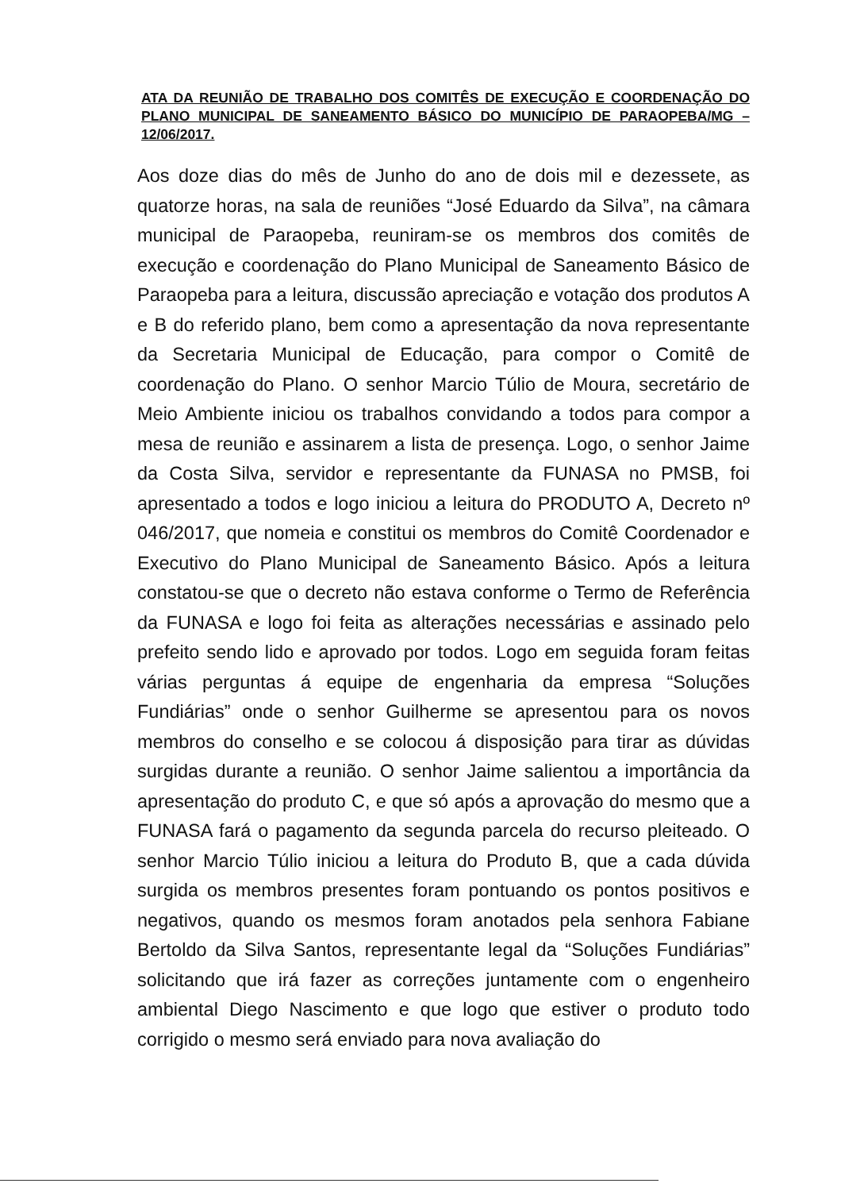ATA DA REUNIÃO DE TRABALHO DOS COMITÊS DE EXECUÇÃO E COORDENAÇÃO DO PLANO MUNICIPAL DE SANEAMENTO BÁSICO DO MUNICÍPIO DE PARAOPEBA/MG – 12/06/2017.
Aos doze dias do mês de Junho do ano de dois mil e dezessete, as quatorze horas, na sala de reuniões “José Eduardo da Silva”, na câmara municipal de Paraopeba, reuniram-se os membros dos comitês de execução e coordenação do Plano Municipal de Saneamento Básico de Paraopeba para a leitura, discussão apreciação e votação dos produtos A e B do referido plano, bem como a apresentação da nova representante da Secretaria Municipal de Educação, para compor o Comitê de coordenação do Plano. O senhor Marcio Túlio de Moura, secretário de Meio Ambiente iniciou os trabalhos convidando a todos para compor a mesa de reunião e assinarem a lista de presença. Logo, o senhor Jaime da Costa Silva, servidor e representante da FUNASA no PMSB, foi apresentado a todos e logo iniciou a leitura do PRODUTO A, Decreto nº 046/2017, que nomeia e constitui os membros do Comitê Coordenador e Executivo do Plano Municipal de Saneamento Básico. Após a leitura constatou-se que o decreto não estava conforme o Termo de Referência da FUNASA e logo foi feita as alterações necessárias e assinado pelo prefeito sendo lido e aprovado por todos. Logo em seguida foram feitas várias perguntas á equipe de engenharia da empresa “Soluções Fundiárias” onde o senhor Guilherme se apresentou para os novos membros do conselho e se colocou á disposição para tirar as dúvidas surgidas durante a reunião. O senhor Jaime salientou a importância da apresentação do produto C, e que só após a aprovação do mesmo que a FUNASA fará o pagamento da segunda parcela do recurso pleiteado. O senhor Marcio Túlio iniciou a leitura do Produto B, que a cada dúvida surgida os membros presentes foram pontuando os pontos positivos e negativos, quando os mesmos foram anotados pela senhora Fabiane Bertoldo da Silva Santos, representante legal da “Soluções Fundiárias” solicitando que irá fazer as correções juntamente com o engenheiro ambiental Diego Nascimento e que logo que estiver o produto todo corrigido o mesmo será enviado para nova avaliação do